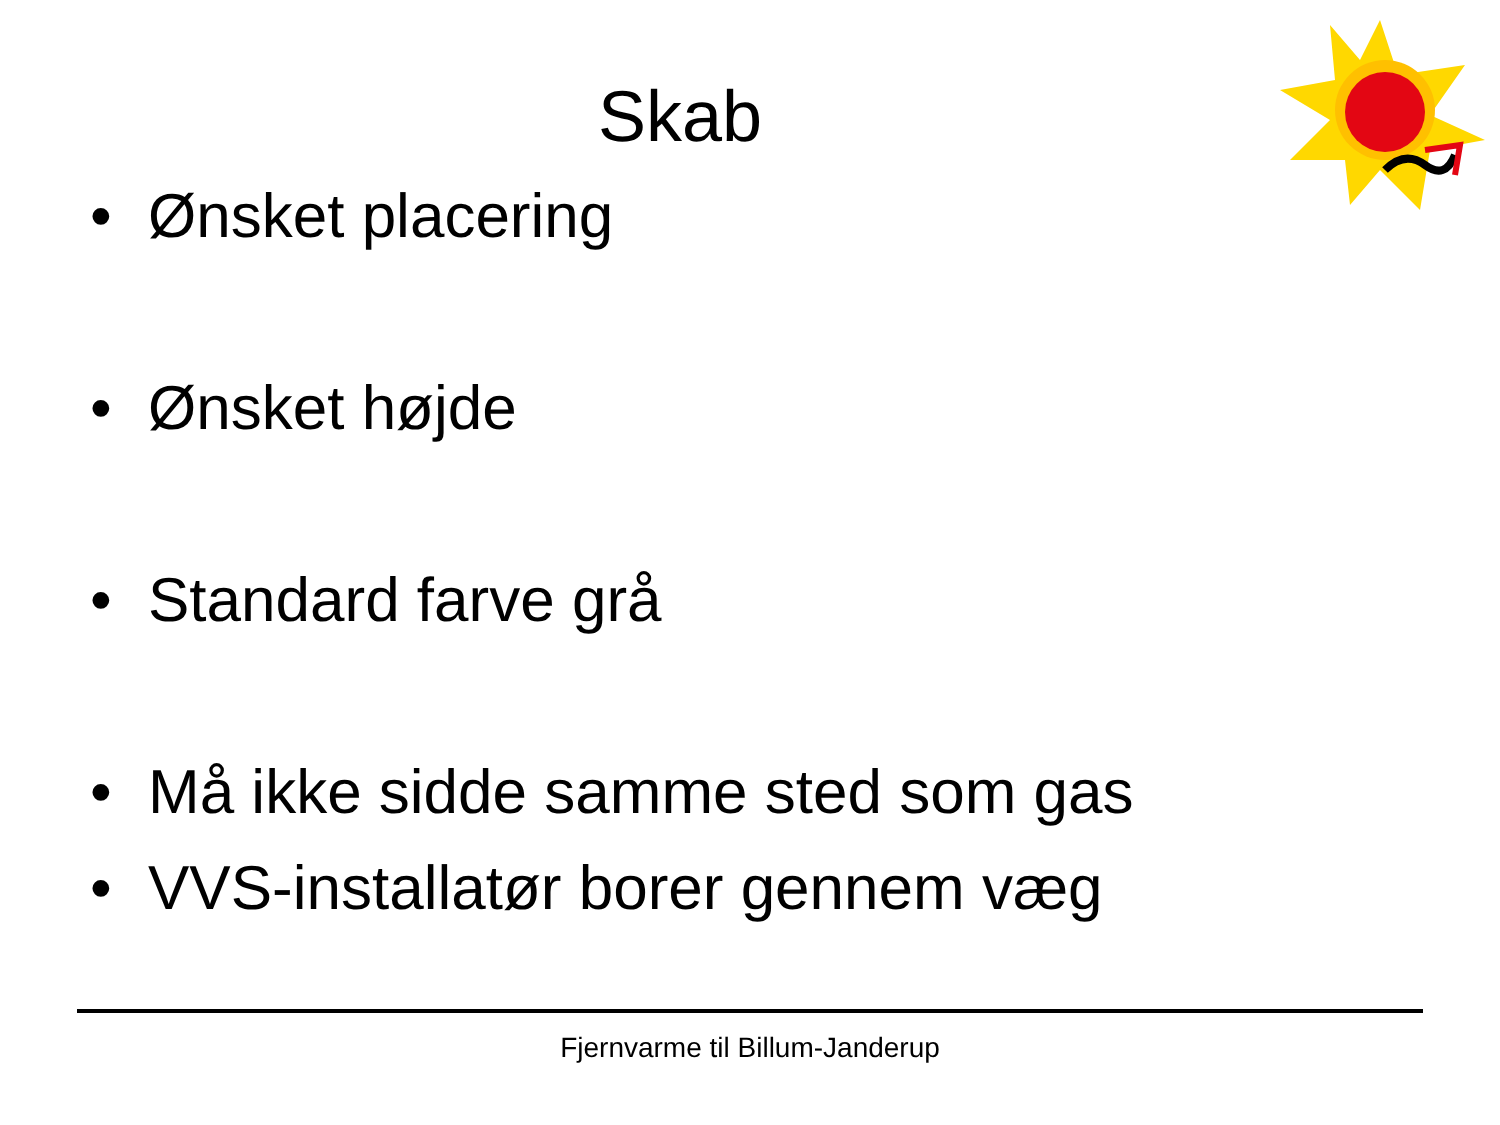Skab
• Ønsket placering
• Ønsket højde
• Standard farve grå
• Må ikke sidde samme sted som gas
• VVS-installatør borer gennem væg
Fjernvarme til Billum-Janderup